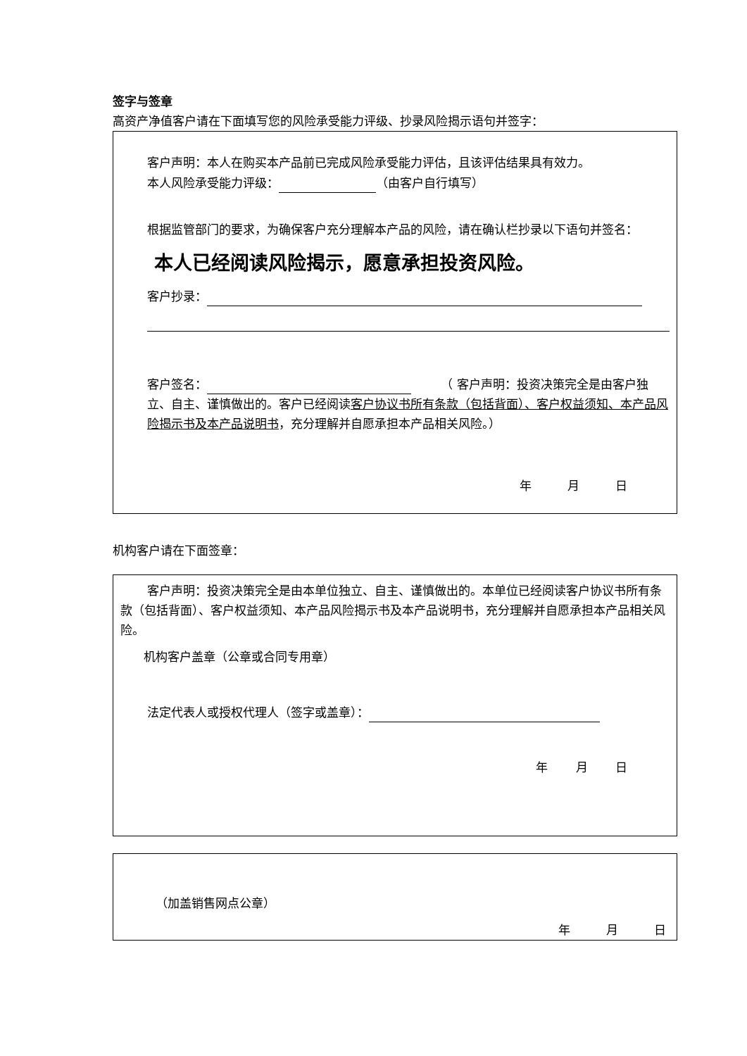签字与签章
高资产净值客户请在下面填写您的风险承受能力评级、抄录风险揭示语句并签字：
客户声明：本人在购买本产品前已完成风险承受能力评估，且该评估结果具有效力。
本人风险承受能力评级： （由客户自行填写）
根据监管部门的要求，为确保客户充分理解本产品的风险，请在确认栏抄录以下语句并签名：
本人已经阅读风险揭示，愿意承担投资风险。
客户抄录：
客户签名： 　　　（ 客户声明：投资决策完全是由客户独立、自主、谨慎做出的。客户已经阅读客户协议书所有条款（包括背面）、客户权益须知、本产品风险揭示书及本产品说明书，充分理解并自愿承担本产品相关风险。）
年　　　月　　　日
机构客户请在下面签章：
客户声明：投资决策完全是由本单位独立、自主、谨慎做出的。本单位已经阅读客户协议书所有条款（包括背面）、客户权益须知、本产品风险揭示书及本产品说明书，充分理解并自愿承担本产品相关风险。
机构客户盖章（公章或合同专用章）
法定代表人或授权代理人（签字或盖章）：
年　　 月　　 日
（加盖销售网点公章）
年　　　月　　　日